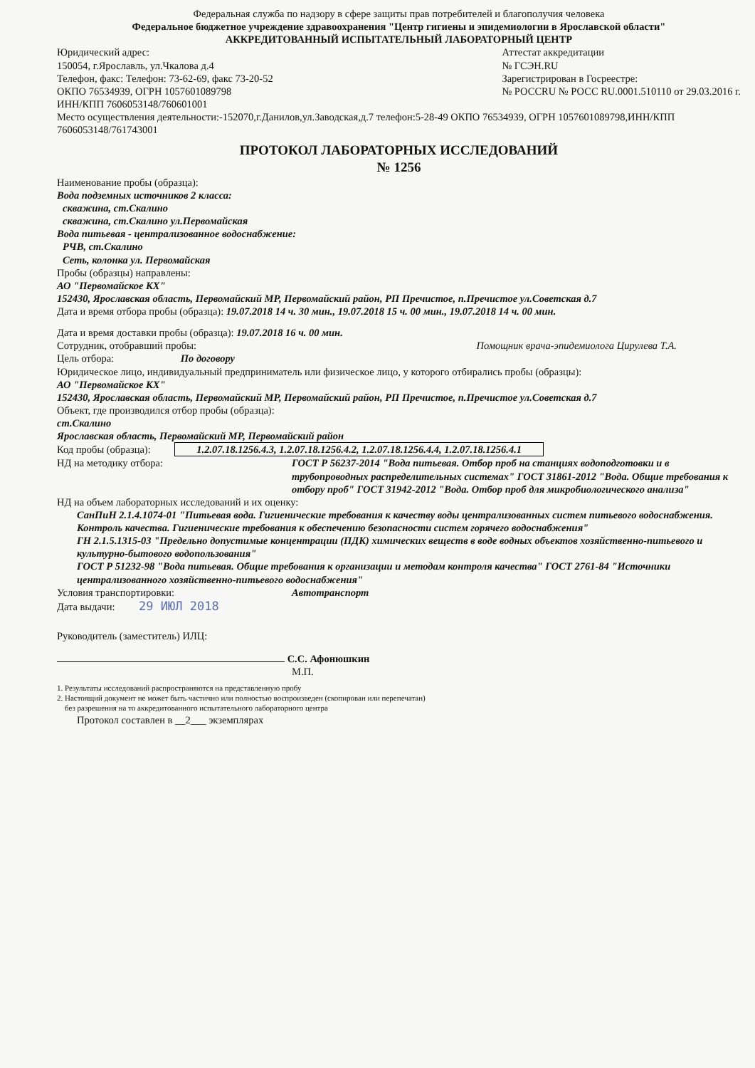Федеральная служба по надзору в сфере защиты прав потребителей и благополучия человека
Федеральное бюджетное учреждение здравоохранения "Центр гигиены и эпидемиологии в Ярославской области"
АККРЕДИТОВАННЫЙ ИСПЫТАТЕЛЬНЫЙ ЛАБОРАТОРНЫЙ ЦЕНТР
Юридический адрес:
150054, г.Ярославль, ул.Чкалова д.4
Телефон, факс: Телефон: 73-62-69, факс 73-20-52
ОКПО 76534939, ОГРН 1057601089798
ИНН/КПП 7606053148/760601001
Аттестат аккредитации
№ ГСЭН.RU
Зарегистрирован в Госреестре:
№ РОССRU № РОСС RU.0001.510110 от 29.03.2016 г.
Место осуществления деятельности:-152070,г.Данилов,ул.Заводская,д.7 телефон:5-28-49 ОКПО 76534939, ОГРН 1057601089798,ИНН/КПП 7606053148/761743001
ПРОТОКОЛ ЛАБОРАТОРНЫХ ИССЛЕДОВАНИЙ
№ 1256
Наименование пробы (образца):
Вода подземных источников 2 класса:
скважина, ст.Скалино
скважина, ст.Скалино ул.Первомайская
Вода питьевая - централизованное водоснабжение:
РЧВ, ст.Скалино
Сеть, колонка ул. Первомайская
Пробы (образцы) направлены:
АО "Первомайское КХ"
152430, Ярославская область, Первомайский МР, Первомайский район, РП Пречистое, п.Пречистое ул.Советская д.7
Дата и время отбора пробы (образца): 19.07.2018 14 ч. 30 мин., 19.07.2018 15 ч. 00 мин., 19.07.2018 14 ч. 00 мин.
Дата и время доставки пробы (образца): 19.07.2018 16 ч. 00 мин.
Сотрудник, отобравший пробы: Помощник врача-эпидемиолога Цирулева Т.А.
Цель отбора: По договору
Юридическое лицо, индивидуальный предприниматель или физическое лицо, у которого отбирались пробы (образцы):
АО "Первомайское КХ"
152430, Ярославская область, Первомайский МР, Первомайский район, РП Пречистое, п.Пречистое ул.Советская д.7
Объект, где производился отбор пробы (образца):
ст.Скалино
Ярославская область, Первомайский МР, Первомайский район
Код пробы (образца): 1.2.07.18.1256.4.3, 1.2.07.18.1256.4.2, 1.2.07.18.1256.4.4, 1.2.07.18.1256.4.1
НД на методику отбора: ГОСТ Р 56237-2014 "Вода питьевая. Отбор проб на станциях водоподготовки и в трубопроводных распределительных системах" ГОСТ 31861-2012 "Вода. Общие требования к отбору проб" ГОСТ 31942-2012 "Вода. Отбор проб для микробиологического анализа"
НД на объем лабораторных исследований и их оценку:
СанПиН 2.1.4.1074-01 "Питьевая вода. Гигиенические требования к качеству воды централизованных систем питьевого водоснабжения. Контроль качества. Гигиенические требования к обеспечению безопасности систем горячего водоснабжения"
ГН 2.1.5.1315-03 "Предельно допустимые концентрации (ПДК) химических веществ в воде водных объектов хозяйственно-питьевого и культурно-бытового водопользования"
ГОСТ Р 51232-98 "Вода питьевая. Общие требования к организации и методам контроля качества" ГОСТ 2761-84 "Источники централизованного хозяйственно-питьевого водоснабжения"
Условия транспортировки: Автотранспорт
Дата выдачи: 29 ИЮЛ 2018
Руководитель (заместитель) ИЛЦ:
С.С. Афонюшкин
М.П.
1. Результаты исследований распространяются на представленную пробу
2. Настоящий документ не может быть частично или полностью воспроизведен (скопирован или перепечатан)
без разрешения на то аккредитованного испытательного лабораторного центра
Протокол составлен в __2___ экземплярах